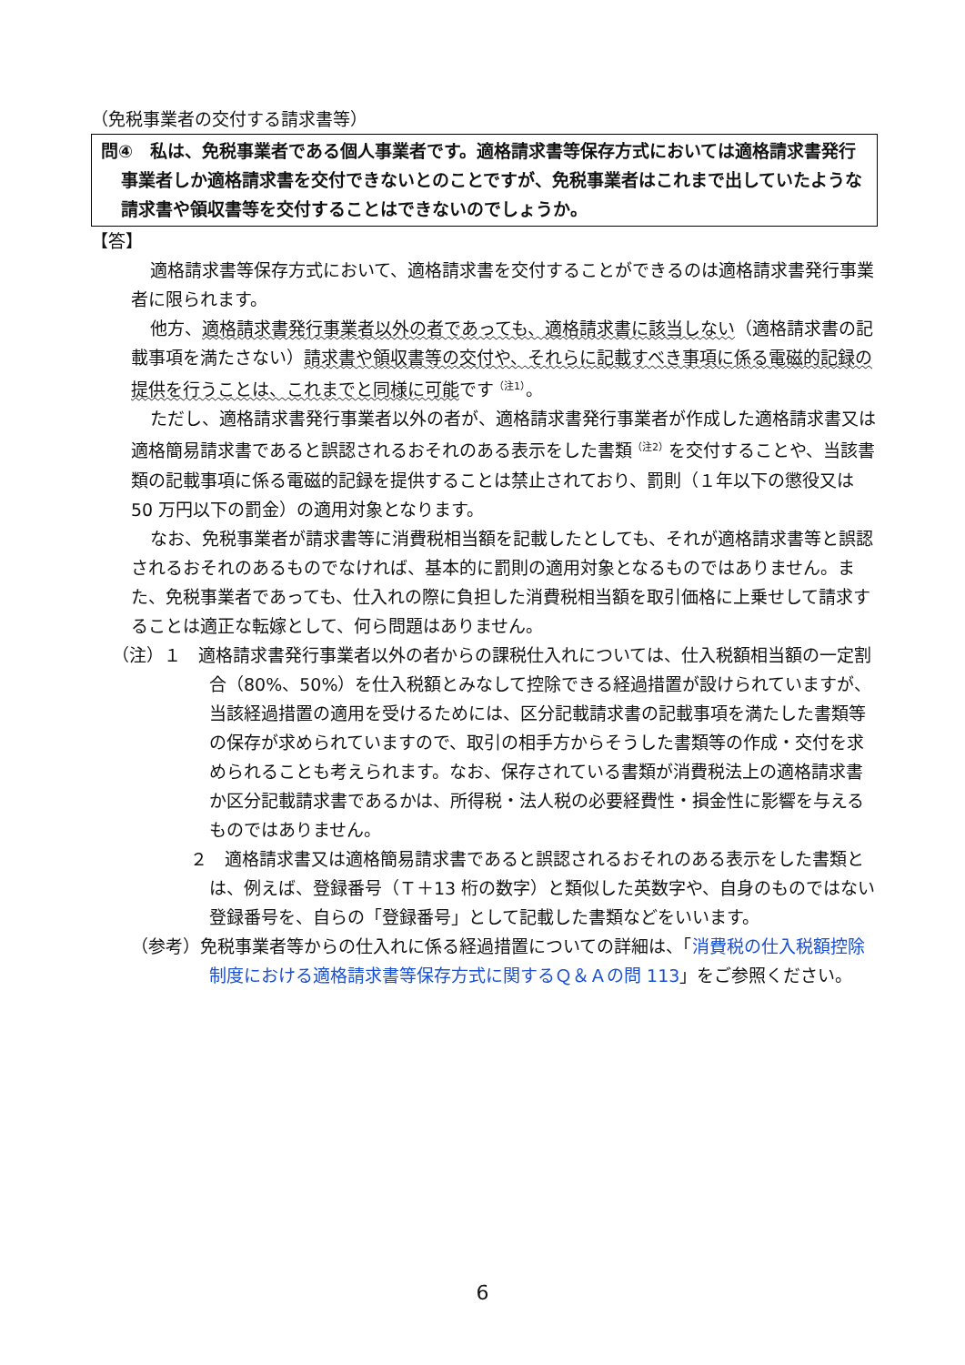（免税事業者の交付する請求書等）
問④　私は、免税事業者である個人事業者です。適格請求書等保存方式においては適格請求書発行事業者しか適格請求書を交付できないとのことですが、免税事業者はこれまで出していたような請求書や領収書等を交付することはできないのでしょうか。
【答】
適格請求書等保存方式において、適格請求書を交付することができるのは適格請求書発行事業者に限られます。
他方、適格請求書発行事業者以外の者であっても、適格請求書に該当しない（適格請求書の記載事項を満たさない）請求書や領収書等の交付や、それらに記載すべき事項に係る電磁的記録の提供を行うことは、これまでと同様に可能です<sup>（注1）</sup>。
ただし、適格請求書発行事業者以外の者が、適格請求書発行事業者が作成した適格請求書又は適格簡易請求書であると誤認されるおそれのある表示をした書類<sup>（注2）</sup>を交付することや、当該書類の記載事項に係る電磁的記録を提供することは禁止されており、罰則（１年以下の懲役又は 50 万円以下の罰金）の適用対象となります。
なお、免税事業者が請求書等に消費税相当額を記載したとしても、それが適格請求書等と誤認されるおそれのあるものでなければ、基本的に罰則の適用対象となるものではありません。また、免税事業者であっても、仕入れの際に負担した消費税相当額を取引価格に上乗せして請求することは適正な転嫁として、何ら問題はありません。
（注）１　適格請求書発行事業者以外の者からの課税仕入れについては、仕入税額相当額の一定割合（80%、50%）を仕入税額とみなして控除できる経過措置が設けられていますが、当該経過措置の適用を受けるためには、区分記載請求書の記載事項を満たした書類等の保存が求められていますので、取引の相手方からそうした書類等の作成・交付を求められることも考えられます。なお、保存されている書類が消費税法上の適格請求書か区分記載請求書であるかは、所得税・法人税の必要経費性・損金性に影響を与えるものではありません。
２　適格請求書又は適格簡易請求書であると誤認されるおそれのある表示をした書類とは、例えば、登録番号（Ｔ＋13 桁の数字）と類似した英数字や、自身のものではない登録番号を、自らの「登録番号」として記載した書類などをいいます。
（参考）免税事業者等からの仕入れに係る経過措置についての詳細は、「消費税の仕入税額控除制度における適格請求書等保存方式に関するＱ＆Ａの問 113」をご参照ください。
6